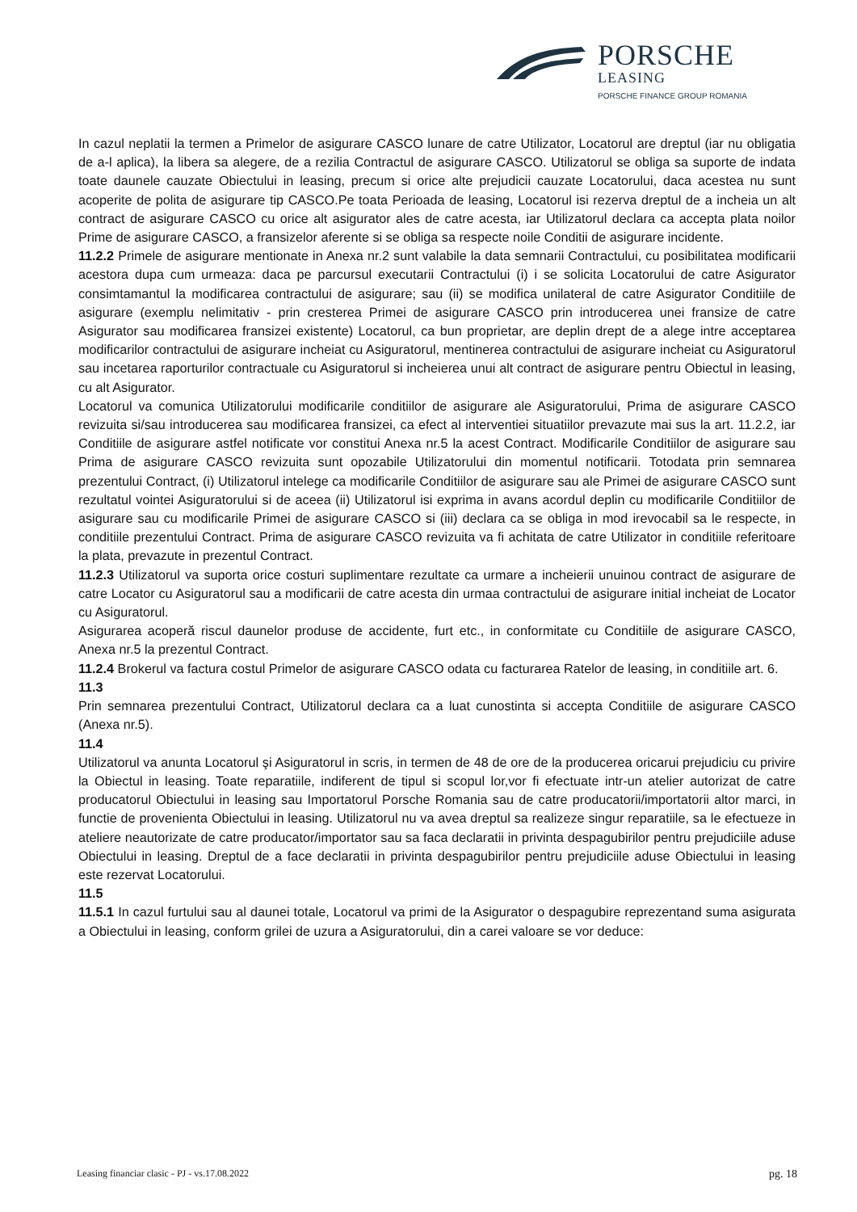PORSCHE
LEASING
PORSCHE FINANCE GROUP ROMANIA
In cazul neplatii la termen a Primelor de asigurare CASCO lunare de catre Utilizator, Locatorul are dreptul (iar nu obligatia de a-l aplica), la libera sa alegere, de a rezilia Contractul de asigurare CASCO. Utilizatorul se obliga sa suporte de indata toate daunele cauzate Obiectului in leasing, precum si orice alte prejudicii cauzate Locatorului, daca acestea nu sunt acoperite de polita de asigurare tip CASCO.Pe toata Perioada de leasing, Locatorul isi rezerva dreptul de a incheia un alt contract de asigurare CASCO cu orice alt asigurator ales de catre acesta, iar Utilizatorul declara ca accepta plata noilor Prime de asigurare CASCO, a fransizelor aferente si se obliga sa respecte noile Conditii de asigurare incidente.
11.2.2 Primele de asigurare mentionate in Anexa nr.2 sunt valabile la data semnarii Contractului, cu posibilitatea modificarii acestora dupa cum urmeaza: daca pe parcursul executarii Contractului (i) i se solicita Locatorului de catre Asigurator consimtamantul la modificarea contractului de asigurare; sau (ii) se modifica unilateral de catre Asigurator Conditiile de asigurare (exemplu nelimitativ - prin cresterea Primei de asigurare CASCO prin introducerea unei fransize de catre Asigurator sau modificarea fransizei existente) Locatorul, ca bun proprietar, are deplin drept de a alege intre acceptarea modificarilor contractului de asigurare incheiat cu Asiguratorul, mentinerea contractului de asigurare incheiat cu Asiguratorul sau incetarea raporturilor contractuale cu Asiguratorul si incheierea unui alt contract de asigurare pentru Obiectul in leasing, cu alt Asigurator.
Locatorul va comunica Utilizatorului modificarile conditiilor de asigurare ale Asiguratorului, Prima de asigurare CASCO revizuita si/sau introducerea sau modificarea fransizei, ca efect al interventiei situatiilor prevazute mai sus la art. 11.2.2, iar Conditiile de asigurare astfel notificate vor constitui Anexa nr.5 la acest Contract. Modificarile Conditiilor de asigurare sau Prima de asigurare CASCO revizuita sunt opozabile Utilizatorului din momentul notificarii. Totodata prin semnarea prezentului Contract, (i) Utilizatorul intelege ca modificarile Conditiilor de asigurare sau ale Primei de asigurare CASCO sunt rezultatul vointei Asiguratorului si de aceea (ii) Utilizatorul isi exprima in avans acordul deplin cu modificarile Conditiilor de asigurare sau cu modificarile Primei de asigurare CASCO si (iii) declara ca se obliga in mod irevocabil sa le respecte, in conditiile prezentului Contract. Prima de asigurare CASCO revizuita va fi achitata de catre Utilizator in conditiile referitoare la plata, prevazute in prezentul Contract.
11.2.3 Utilizatorul va suporta orice costuri suplimentare rezultate ca urmare a incheierii unuinou contract de asigurare de catre Locator cu Asiguratorul sau a modificarii de catre acesta din urmaa contractului de asigurare initial incheiat de Locator cu Asiguratorul.
Asigurarea acoperă riscul daunelor produse de accidente, furt etc., in conformitate cu Conditiile de asigurare CASCO, Anexa nr.5 la prezentul Contract.
11.2.4 Brokerul va factura costul Primelor de asigurare CASCO odata cu facturarea Ratelor de leasing, in conditiile art. 6.
11.3
Prin semnarea prezentului Contract, Utilizatorul declara ca a luat cunostinta si accepta Conditiile de asigurare CASCO (Anexa nr.5).
11.4
Utilizatorul va anunta Locatorul şi Asiguratorul in scris, in termen de 48 de ore de la producerea oricarui prejudiciu cu privire la Obiectul in leasing. Toate reparatiile, indiferent de tipul si scopul lor,vor fi efectuate intr-un atelier autorizat de catre producatorul Obiectului in leasing sau Importatorul Porsche Romania sau de catre producatorii/importatorii altor marci, in functie de provenienta Obiectului in leasing. Utilizatorul nu va avea dreptul sa realizeze singur reparatiile, sa le efectueze in ateliere neautorizate de catre producator/importator sau sa faca declaratii in privinta despagubirilor pentru prejudiciile aduse Obiectului in leasing. Dreptul de a face declaratii in privinta despagubirilor pentru prejudiciile aduse Obiectului in leasing este rezervat Locatorului.
11.5
11.5.1 In cazul furtului sau al daunei totale, Locatorul va primi de la Asigurator o despagubire reprezentand suma asigurata a Obiectului in leasing, conform grilei de uzura a Asiguratorului, din a carei valoare se vor deduce:
Leasing financiar clasic - PJ - vs.17.08.2022 pg. 18